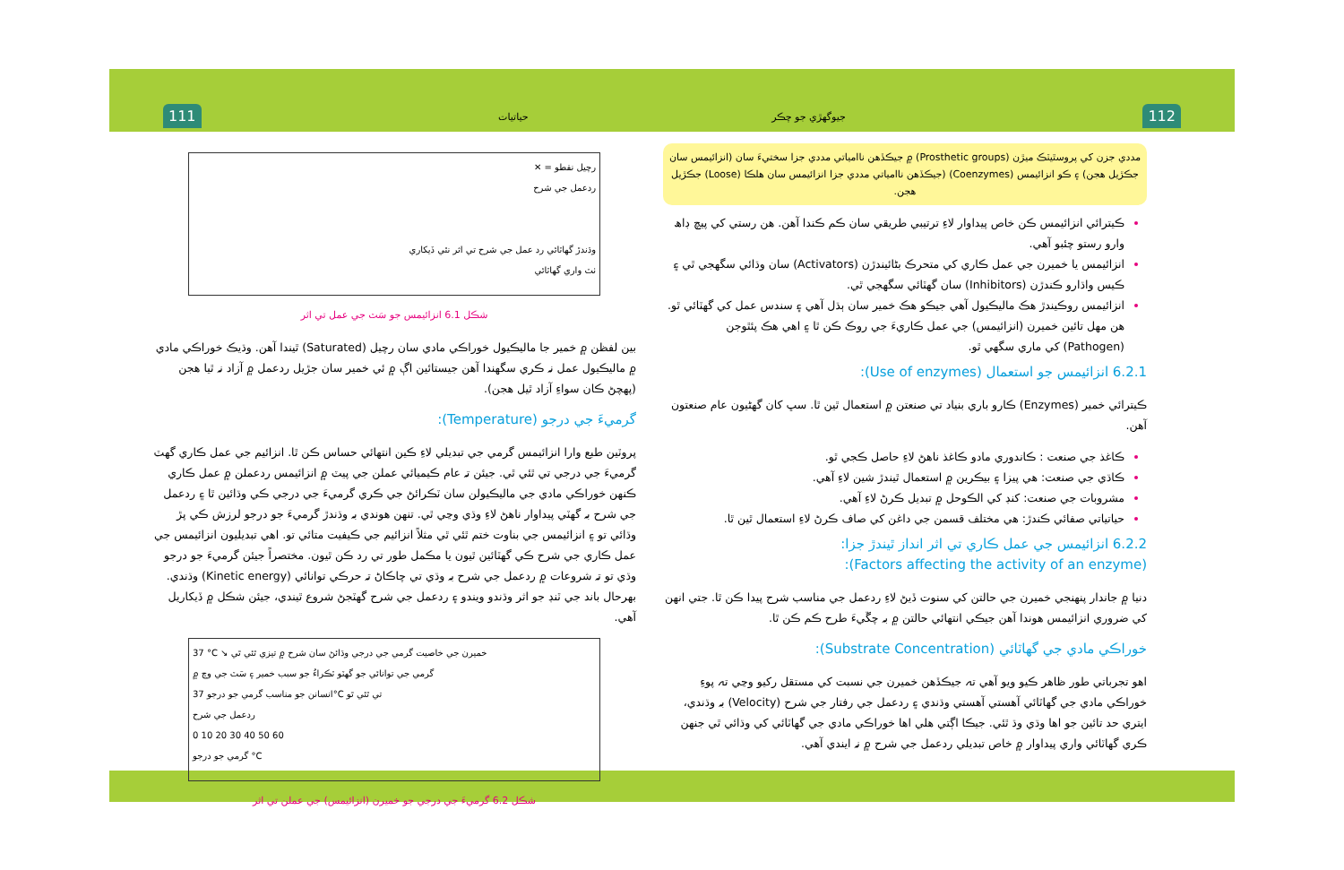111 حياتيات جيوگهڙي جو چڪر 112
رچيل نقطو = ✕
ردعمل جي شرح
وڌندڙ گهاٽائي رد عمل جي شرح تي اثر نٿي ڏيکاري
ٺٽ واري گهاٽائي
شڪل 6.1 انزائيمس جو سَٽ جي عمل تي اثر
بين لفظن ۾ خمير جا ماليڪيول خوراڪي مادي سان رچيل (Saturated) ٿيندا آهن. وڌيڪ خوراڪي مادي ۾ ماليڪيول عمل نہ ڪري سگهندا آهن جيستائين اڳ ۾ ئي خمير سان جڙيل ردعمل ۾ آزاد نہ ٿيا هجن (پهچڻ ڪان سواءِ آزاد ٿيل هجن).
گرميءَ جي درجو (Temperature):
پروٽين طبع وارا انزائيمس گرمي جي تبديلي لاءِ ڪين انتهائي حساس ڪن ٿا. انزائيم جي عمل ڪاري گهٽ گرميءَ جي درجي تي ٿئي ٿي. جيئن تہ عام ڪيميائي عملن جي پيٽ ۾ انزائيمس ردعملن ۾ عمل ڪاري ڪنهن خوراڪي مادي جي ماليڪيولن سان ٽڪرائڻ جي ڪري گرميءَ جي درجي ڪي وڌائين ٿا ۽ ردعمل جي شرح بہ گهٽي پيداوار ناهڻ لاءِ وڌي وڃي ٿي. تنهن هوندي بہ وڌندڙ گرميءَ جو درجو لرزش ڪي پڙ وڌائي تو ۽ انزائيمس جي بناوت ختم ٿئي ٿي مثلاً انزائيم جي ڪيفيت متائي تو. اهي تبديليون انزائيمس جي عمل ڪاري جي شرح ڪي گهٽائين ٿيون يا مڪمل طور تي رد ڪن ٿيون. مختصراً جيئن گرميءَ جو درجو وڌي تو تہ شروعات ۾ ردعمل جي شرح بہ وڌي تي چاڪاڻ تہ حرڪي توانائي (Kinetic energy) وڌندي. بهرحال باند جي ٽنڊ جو اثر وڌندو ويندو ۽ ردعمل جي شرح گهٽجڻ شروع ٿيندي، جيئن شڪل ۾ ڏيکاريل آهي.
37 °C ↘ خميرن جي خاصيت گرمي جي درجي وڌائڻ سان شرح ۾ تيزي ٿئي ٿي
گرمي جي توانائي جو گهٽو ٽڪراءُ جو سبب خمير ۽ سَٽ جي وچ ۾
انسانن جو مناسب گرمي جو درجو 37°C تي ٿئي ٿو
ردعمل جي شرح
0 10 20 30 40 50 60
گرمي جو درجو °C
شڪل 6.2 گرميءَ جي درجي جو خميرن (انزائيمس) جي عملن تي اثر
مددي جزن کي پروسٿيٽڪ ميڙن (Prosthetic groups) ۾ جيڪڏهن ناامياتي مددي جزا سختيءَ سان (انزائيمس سان جڪڙيل هجن) ۽ ڪو انزائيمس (Coenzymes) (جيڪڏهن ناامياتي مددي جزا انزائيمس سان هلڪا (Loose) جڪڙيل هجن.
ڪيترائي انزائيمس ڪن خاص پيداوار لاءِ ترتيبي طريقي سان ڪم ڪندا آهن. هن رستي کي پيچ ڊاھ وارو رستو چئبو آهي.
انزائيمس يا خميرن جي عمل ڪاري کي متحرڪ بڻائيندڙن (Activators) سان وڌائي سگهجي ٿي ۽ ڪيس واڌارو ڪندڙن (Inhibitors) سان گهٽائي سگهجي ٿي.
انزائيمس روڪيندڙ هڪ ماليڪيول آهي جيڪو هڪ خمير سان ٻڌل آهي ۽ سندس عمل کي گهٽائي ٿو. هن مهل تائين خميرن (انزائيمس) جي عمل ڪاريءَ جي روڪ ڪن ٿا ۽ اهي هڪ پئٿوجن (Pathogen) کي ماري سگهي ٿو.
6.2.1 انزائيمس جو استعمال (Use of enzymes):
ڪيترائي خمير (Enzymes) ڪارو باري بنياد تي صنعتن ۾ استعمال ٿين ٿا. سڀ کان گهڻيون عام صنعتون آهن.
ڪاغذ جي صنعت : ڪاندوري مادو ڪاغذ ناهڻ لاءِ حاصل ڪجي ٿو.
ڪاڌي جي صنعت: هي پيزا ۽ بيڪرين ۾ استعمال ٿيندڙ شين لاءِ آهي.
مشروبات جي صنعت: کنڊ کي الڪوحل ۾ تبديل ڪرڻ لاءِ آهي.
حياتياتي صفائي ڪندڙ: هي مختلف قسمن جي داغن کي صاف ڪرڻ لاءِ استعمال ٿين ٿا.
6.2.2 انزائيمس جي عمل ڪاري تي اثر انداز ٿيندڙ جزا:
(Factors affecting the activity of an enzyme):
دنيا ۾ جاندار پنهنجي خميرن جي حالتن کي سنوت ڏيڻ لاءِ ردعمل جي مناسب شرح پيدا ڪن ٿا. جتي انهن کي ضروري انزائيمس هوندا آهن جيڪي انتهائي حالتن ۾ بہ چڱيءَ طرح ڪم ڪن ٿا.
خوراڪي مادي جي گهاٽائي (Substrate Concentration):
اهو تجرباتي طور ظاهر ڪيو ويو آهي تہ جيڪڏهن خميرن جي نسبت کي مستقل رکيو وڃي تہ پوءِ خوراڪي مادي جي گهاٽائي آهستي آهستي وڌندي ۽ ردعمل جي رفتار جي شرح (Velocity) بہ وڌندي، ايتري حد تائين جو اها وڌي وڌ ٿئي. جيڪا اڳتي هلي اها خوراڪي مادي جي گهاٽائي کي وڌائي ٿي جنهن ڪري گهاٽائي واري پيداوار ۾ خاص تبديلي ردعمل جي شرح ۾ نہ ايندي آهي.